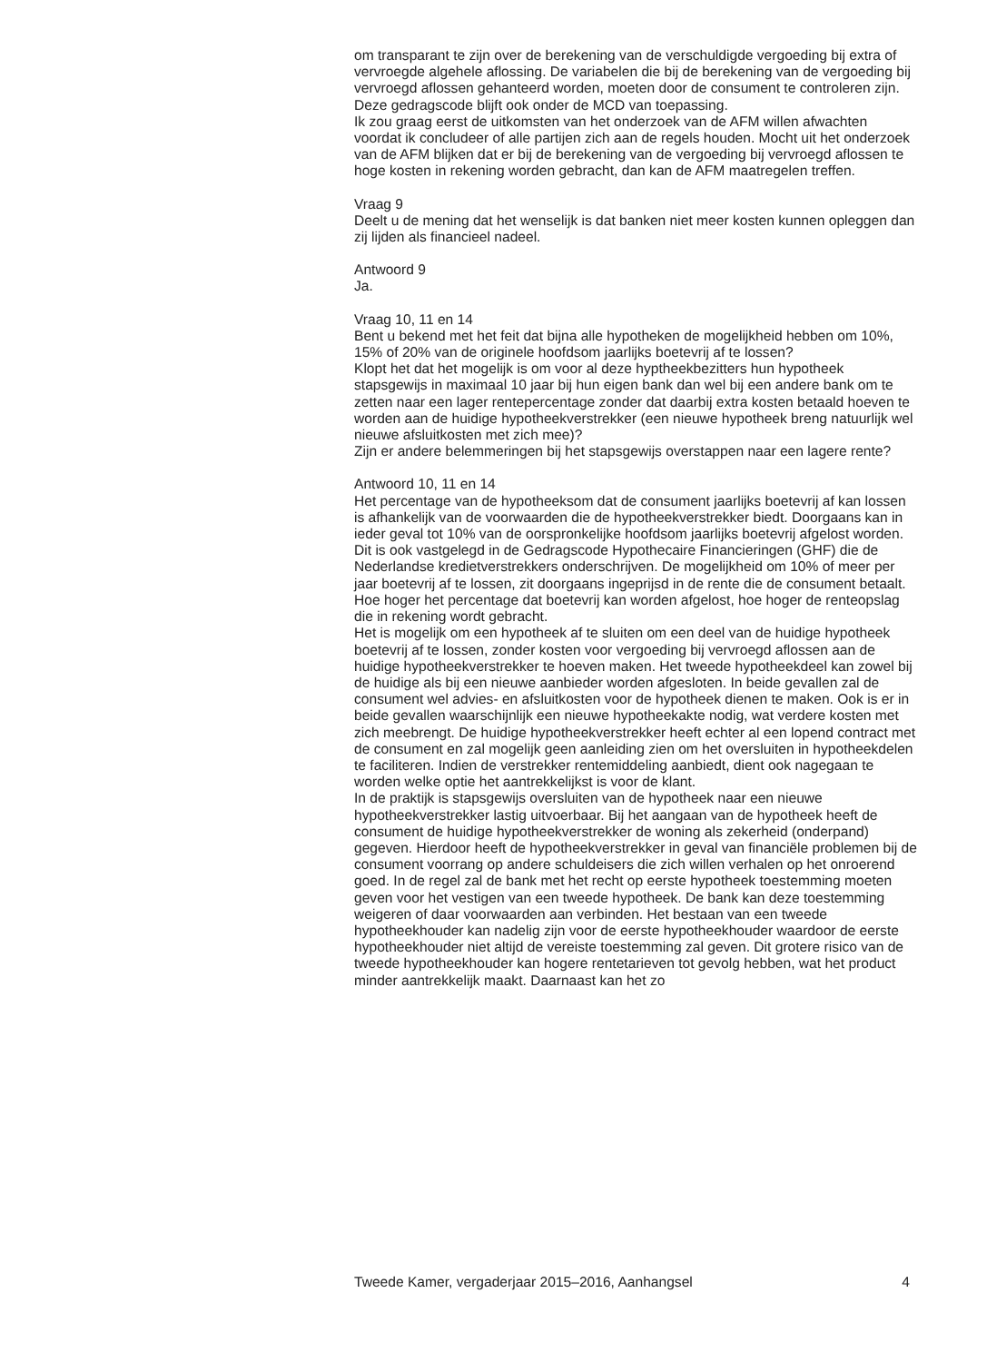om transparant te zijn over de berekening van de verschuldigde vergoeding bij extra of vervroegde algehele aflossing. De variabelen die bij de berekening van de vergoeding bij vervroegd aflossen gehanteerd worden, moeten door de consument te controleren zijn. Deze gedragscode blijft ook onder de MCD van toepassing.
Ik zou graag eerst de uitkomsten van het onderzoek van de AFM willen afwachten voordat ik concludeer of alle partijen zich aan de regels houden. Mocht uit het onderzoek van de AFM blijken dat er bij de berekening van de vergoeding bij vervroegd aflossen te hoge kosten in rekening worden gebracht, dan kan de AFM maatregelen treffen.
Vraag 9
Deelt u de mening dat het wenselijk is dat banken niet meer kosten kunnen opleggen dan zij lijden als financieel nadeel.
Antwoord 9
Ja.
Vraag 10, 11 en 14
Bent u bekend met het feit dat bijna alle hypotheken de mogelijkheid hebben om 10%, 15% of 20% van de originele hoofdsom jaarlijks boetevrij af te lossen?
Klopt het dat het mogelijk is om voor al deze hyptheekbezitters hun hypotheek stapsgewijs in maximaal 10 jaar bij hun eigen bank dan wel bij een andere bank om te zetten naar een lager rentepercentage zonder dat daarbij extra kosten betaald hoeven te worden aan de huidige hypotheekverstrekker (een nieuwe hypotheek breng natuurlijk wel nieuwe afsluitkosten met zich mee)?
Zijn er andere belemmeringen bij het stapsgewijs overstappen naar een lagere rente?
Antwoord 10, 11 en 14
Het percentage van de hypotheeksom dat de consument jaarlijks boetevrij af kan lossen is afhankelijk van de voorwaarden die de hypotheekverstrekker biedt. Doorgaans kan in ieder geval tot 10% van de oorspronkelijke hoofdsom jaarlijks boetevrij afgelost worden. Dit is ook vastgelegd in de Gedragscode Hypothecaire Financieringen (GHF) die de Nederlandse kredietverstrekkers onderschrijven. De mogelijkheid om 10% of meer per jaar boetevrij af te lossen, zit doorgaans ingeprijsd in de rente die de consument betaalt. Hoe hoger het percentage dat boetevrij kan worden afgelost, hoe hoger de renteopslag die in rekening wordt gebracht.
Het is mogelijk om een hypotheek af te sluiten om een deel van de huidige hypotheek boetevrij af te lossen, zonder kosten voor vergoeding bij vervroegd aflossen aan de huidige hypotheekverstrekker te hoeven maken. Het tweede hypotheekdeel kan zowel bij de huidige als bij een nieuwe aanbieder worden afgesloten. In beide gevallen zal de consument wel advies- en afsluitkosten voor de hypotheek dienen te maken. Ook is er in beide gevallen waarschijnlijk een nieuwe hypotheekakte nodig, wat verdere kosten met zich meebrengt. De huidige hypotheekverstrekker heeft echter al een lopend contract met de consument en zal mogelijk geen aanleiding zien om het oversluiten in hypotheekdelen te faciliteren. Indien de verstrekker rentemiddeling aanbiedt, dient ook nagegaan te worden welke optie het aantrekkelijkst is voor de klant.
In de praktijk is stapsgewijs oversluiten van de hypotheek naar een nieuwe hypotheekverstrekker lastig uitvoerbaar. Bij het aangaan van de hypotheek heeft de consument de huidige hypotheekverstrekker de woning als zekerheid (onderpand) gegeven. Hierdoor heeft de hypotheekverstrekker in geval van financiële problemen bij de consument voorrang op andere schuldeisers die zich willen verhalen op het onroerend goed. In de regel zal de bank met het recht op eerste hypotheek toestemming moeten geven voor het vestigen van een tweede hypotheek. De bank kan deze toestemming weigeren of daar voorwaarden aan verbinden. Het bestaan van een tweede hypotheekhouder kan nadelig zijn voor de eerste hypotheekhouder waardoor de eerste hypotheekhouder niet altijd de vereiste toestemming zal geven. Dit grotere risico van de tweede hypotheekhouder kan hogere rentetarieven tot gevolg hebben, wat het product minder aantrekkelijk maakt. Daarnaast kan het zo
Tweede Kamer, vergaderjaar 2015–2016, Aanhangsel 4